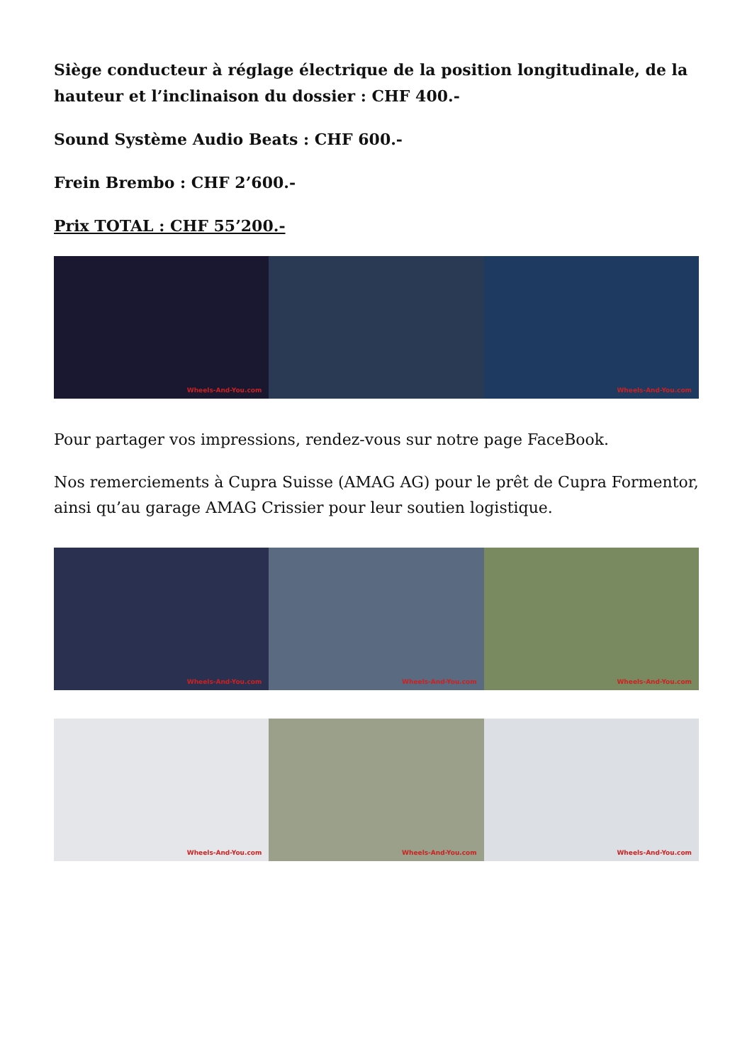Siège conducteur à réglage électrique de la position longitudinale, de la hauteur et l’inclinaison du dossier : CHF 400.-
Sound Système Audio Beats : CHF 600.-
Frein Brembo : CHF 2’600.-
Prix TOTAL : CHF 55’200.-
Wheels-And-You.com Wheels-And-You.com
Pour partager vos impressions, rendez-vous sur notre page FaceBook.
Nos remerciements à Cupra Suisse (AMAG AG) pour le prêt de Cupra Formentor, ainsi qu’au garage AMAG Crissier pour leur soutien logistique.
Wheels-And-You.com Wheels-And-You.com Wheels-And-You.com
Wheels-And-You.com Wheels-And-You.com Wheels-And-You.com